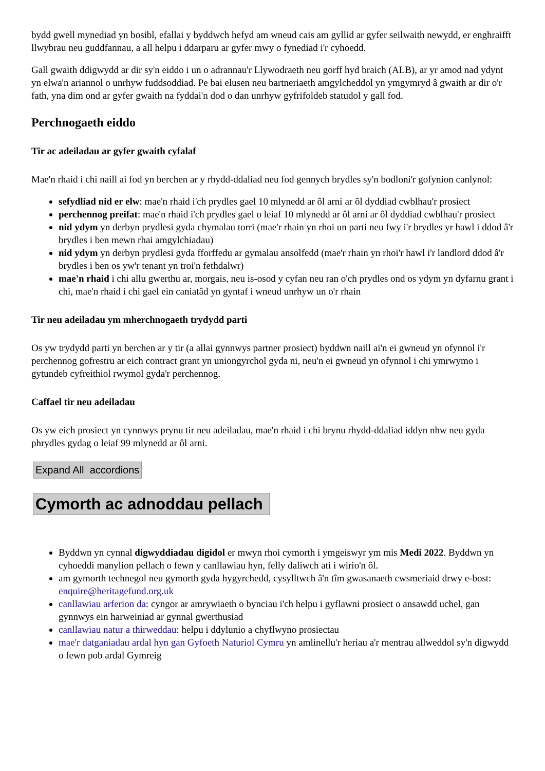bydd gwell mynediad yn bosibl, efallai y byddwch hefyd am wneud cais am gyllid ar gyfer seilwaith newydd, er enghraifft llwybrau neu guddfannau, a all helpu i ddarparu ar gyfer mwy o fynediad i'r cyhoedd.
Gall gwaith ddigwydd ar dir sy'n eiddo i un o adrannau'r Llywodraeth neu gorff hyd braich (ALB), ar yr amod nad ydynt yn elwa'n ariannol o unrhyw fuddsoddiad. Pe bai elusen neu bartneriaeth amgylcheddol yn ymgymryd â gwaith ar dir o'r fath, yna dim ond ar gyfer gwaith na fyddai'n dod o dan unrhyw gyfrifoldeb statudol y gall fod.
Perchnogaeth eiddo
Tir ac adeiladau ar gyfer gwaith cyfalaf
Mae'n rhaid i chi naill ai fod yn berchen ar y rhydd-ddaliad neu fod gennych brydles sy'n bodloni'r gofynion canlynol:
sefydliad nid er elw: mae'n rhaid i'ch prydles gael 10 mlynedd ar ôl arni ar ôl dyddiad cwblhau'r prosiect
perchennog preifat: mae'n rhaid i'ch prydles gael o leiaf 10 mlynedd ar ôl arni ar ôl dyddiad cwblhau'r prosiect
nid ydym yn derbyn prydlesi gyda chymalau torri (mae'r rhain yn rhoi un parti neu fwy i'r brydles yr hawl i ddod â'r brydles i ben mewn rhai amgylchiadau)
nid ydym yn derbyn prydlesi gyda fforffedu ar gymalau ansolfedd (mae'r rhain yn rhoi'r hawl i'r landlord ddod â'r brydles i ben os yw'r tenant yn troi'n fethdalwr)
mae'n rhaid i chi allu gwerthu ar, morgais, neu is-osod y cyfan neu ran o'ch prydles ond os ydym yn dyfarnu grant i chi, mae'n rhaid i chi gael ein caniatâd yn gyntaf i wneud unrhyw un o'r rhain
Tir neu adeiladau ym mherchnogaeth trydydd parti
Os yw trydydd parti yn berchen ar y tir (a allai gynnwys partner prosiect) byddwn naill ai'n ei gwneud yn ofynnol i'r perchennog gofrestru ar eich contract grant yn uniongyrchol gyda ni, neu'n ei gwneud yn ofynnol i chi ymrwymo i gytundeb cyfreithiol rwymol gyda'r perchennog.
Caffael tir neu adeiladau
Os yw eich prosiect yn cynnwys prynu tir neu adeiladau, mae'n rhaid i chi brynu rhydd-ddaliad iddyn nhw neu gyda phrydles gydag o leiaf 99 mlynedd ar ôl arni.
Expand All accordions
Cymorth ac adnoddau pellach
Byddwn yn cynnal digwyddiadau digidol er mwyn rhoi cymorth i ymgeiswyr ym mis Medi 2022. Byddwn yn cyhoeddi manylion pellach o fewn y canllawiau hyn, felly daliwch ati i wirio'n ôl.
am gymorth technegol neu gymorth gyda hygyrchedd, cysylltwch â'n tîm gwasanaeth cwsmeriaid drwy e-bost: enquire@heritagefund.org.uk
canllawiau arferion da: cyngor ar amrywiaeth o bynciau i'ch helpu i gyflawni prosiect o ansawdd uchel, gan gynnwys ein harweiniad ar gynnal gwerthusiad
canllawiau natur a thirweddau: helpu i ddylunio a chyflwyno prosiectau
mae'r datganiadau ardal hyn gan Gyfoeth Naturiol Cymru yn amlinellu'r heriau a'r mentrau allweddol sy'n digwydd o fewn pob ardal Gymreig